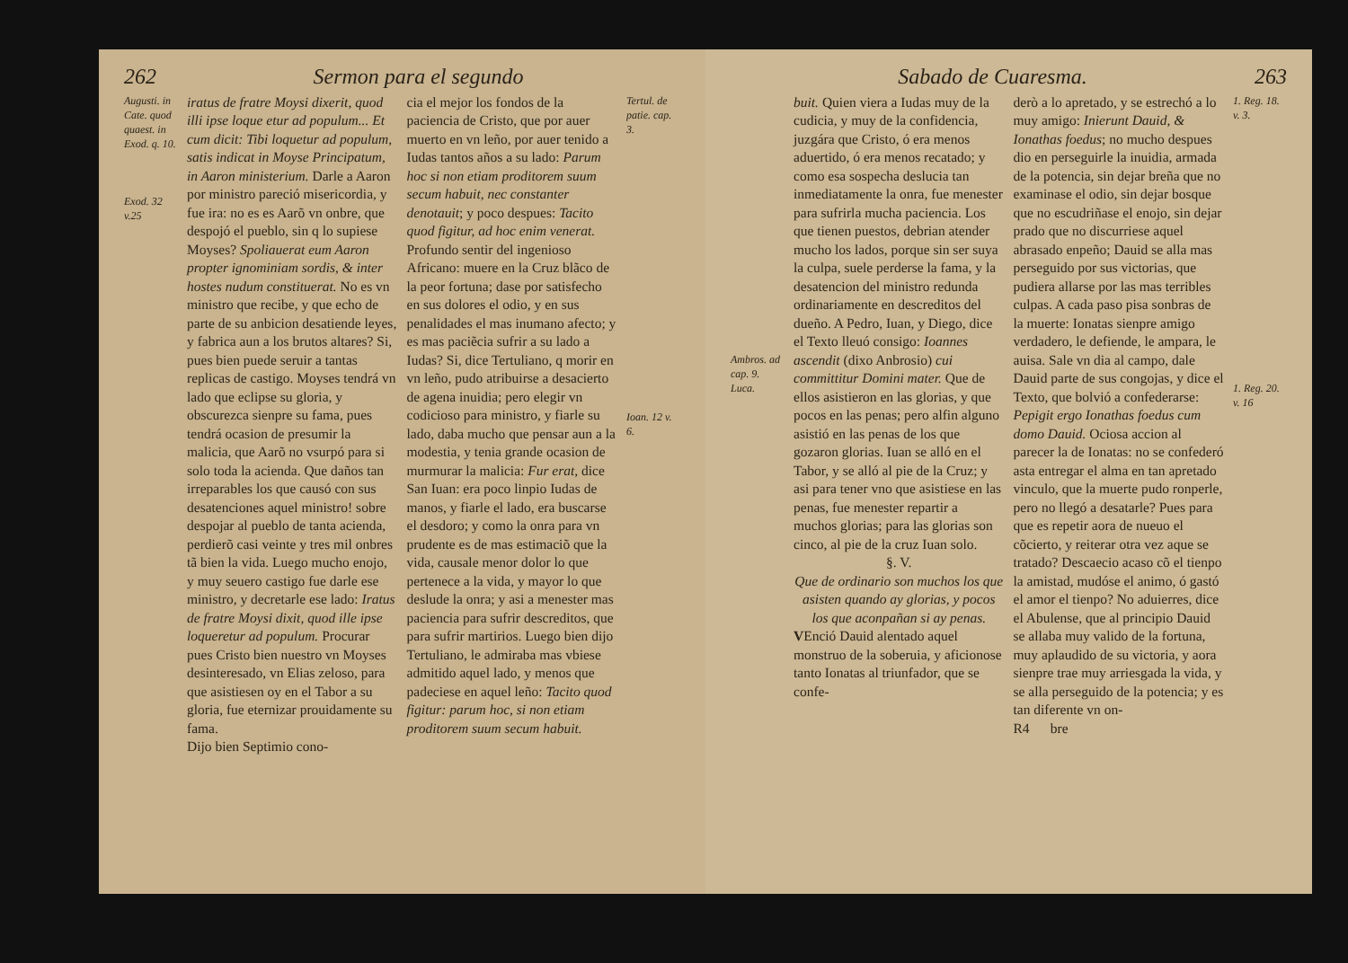262 Sermon para el segundo
Augusti. in Cate. quod quaest. in Exod. q. 10.
Exod. 32 v.25
iratus de fratre Moysi dixerit, quod illi ipse loque etur ad populum... Et cum dicit: Tibi loquetur ad populum, satis indicat in Moyse Principatum, in Aaron ministerium. Darle a Aaron por ministro pareció misericordia, y fue ira: no es es Aarõ vn onbre, que despojó el pueblo, sin q lo supiese Moyses? Spoliauerat eum Aaron propter ignominiam sordis, & inter hostes nudum constituerat. No es vn ministro que recibe, y que echo de parte de su anbicion desatiende leyes, y fabrica aun a los brutos altares? Si, pues bien puede seruir a tantas replicas de castigo. Moyses tendrá vn lado que eclipse su gloria, y obscurezca sienpre su fama, pues tendrá ocasion de presumir la malicia, que Aarõ no vsurpó para si solo toda la acienda. Que daños tan irreparables los que causó con sus desatenciones aquel ministro! sobre despojar al pueblo de tanta acienda, perdierõ casi veinte y tres mil onbres tã bien la vida. Luego mucho enojo, y muy seuero castigo fue darle ese ministro, y decretarle ese lado: Iratus de fratre Moysi dixit, quod ille ipse loqueretur ad populum. Procurar pues Cristo bien nuestro vn Moyses desinteresado, vn Elias zeloso, para que asistiesen oy en el Tabor a su gloria, fue eternizar prouidamente su fama.
Dijo bien Septimio cono-
cia el mejor los fondos de la paciencia de Cristo, que por auer muerto en vn leño, por auer tenido a Iudas tantos años a su lado: Parum hoc si non etiam proditorem suum secum habuit, nec constanter denotauit; y poco despues: Tacito quod figitur, ad hoc enim venerat. Profundo sentir del ingenioso Africano: muere en la Cruz blãco de la peor fortuna; dase por satisfecho en sus dolores el odio, y en sus penalidades el mas inumano afecto; y es mas paciẽcia sufrir a su lado a Iudas? Si, dice Tertuliano, q morir en vn leño, pudo atribuirse a desacierto de agena inuidia; pero elegir vn codicioso para ministro, y fiarle su lado, daba mucho que pensar aun a la modestia, y tenia grande ocasion de murmurar la malicia: Fur erat, dice San Iuan: era poco linpio Iudas de manos, y fiarle el lado, era buscarse el desdoro; y como la onra para vn prudente es de mas estimaciõ que la vida, causale menor dolor lo que pertenece a la vida, y mayor lo que deslude la onra; y asi a menester mas paciencia para sufrir descreditos, que para sufrir martirios. Luego bien dijo Tertuliano, le admiraba mas vbiese admitido aquel lado, y menos que padeciese en aquel leño: Tacito quod figitur: parum hoc, si non etiam proditorem suum secum habuit.
Tertul. de patie. cap. 3.
Ioan. 12 v. 6.
Sabado de Cuaresma. 263
Ambros. ad cap. 9. Luca.
buit. Quien viera a Iudas muy de la cudicia, y muy de la confidencia, juzgára que Cristo, ó era menos aduertido, ó era menos recatado; y como esa sospecha deslucia tan inmediatamente la onra, fue menester para sufrirla mucha paciencia. Los que tienen puestos, debrian atender mucho los lados, porque sin ser suya la culpa, suele perderse la fama, y la desatencion del ministro redunda ordinariamente en descreditos del dueño. A Pedro, Iuan, y Diego, dice el Texto lleuó consigo: Ioannes ascendit (dixo Anbrosio) cui committitur Domini mater. Que de ellos asistieron en las glorias, y que pocos en las penas; pero alfin alguno asistió en las penas de los que gozaron glorias. Iuan se alló en el Tabor, y se alló al pie de la Cruz; y asi para tener vno que asistiese en las penas, fue menester repartir a muchos glorias; para las glorias son cinco, al pie de la cruz Iuan solo.
§. V.
Que de ordinario son muchos los que asisten quando ay glorias, y pocos los que aconpañan si ay penas.
VEnció Dauid alentado aquel monstruo de la soberuia, y aficionose tanto Ionatas al triunfador, que se confe-
derò a lo apretado, y se estrechó a lo muy amigo: Inierunt Dauid, & Ionathas foedus; no mucho despues dio en perseguirle la inuidia, armada de la potencia, sin dejar breña que no examinase el odio, sin dejar bosque que no escudriñase el enojo, sin dejar prado que no discurriese aquel abrasado enpeño; Dauid se alla mas perseguido por sus victorias, que pudiera allarse por las mas terribles culpas. A cada paso pisa sonbras de la muerte: Ionatas sienpre amigo verdadero, le defiende, le ampara, le auisa. Sale vn dia al campo, dale Dauid parte de sus congojas, y dice el Texto, que bolvió a confederarse: Pepigit ergo Ionathas foedus cum domo Dauid. Ociosa accion al parecer la de Ionatas: no se confederó asta entregar el alma en tan apretado vinculo, que la muerte pudo ronperle, pero no llegó a desatarle? Pues para que es repetir aora de nueuo el cõcierto, y reiterar otra vez aque se tratado? Descaecio acaso cõ el tienpo la amistad, mudóse el animo, ó gastó el amor el tienpo? No aduierres, dice el Abulense, que al principio Dauid se allaba muy valido de la fortuna, muy aplaudido de su victoria, y aora sienpre trae muy arriesgada la vida, y se alla perseguido de la potencia; y es tan diferente vn on-
R4 bre
1. Reg. 18. v. 3.
1. Reg. 20. v. 16